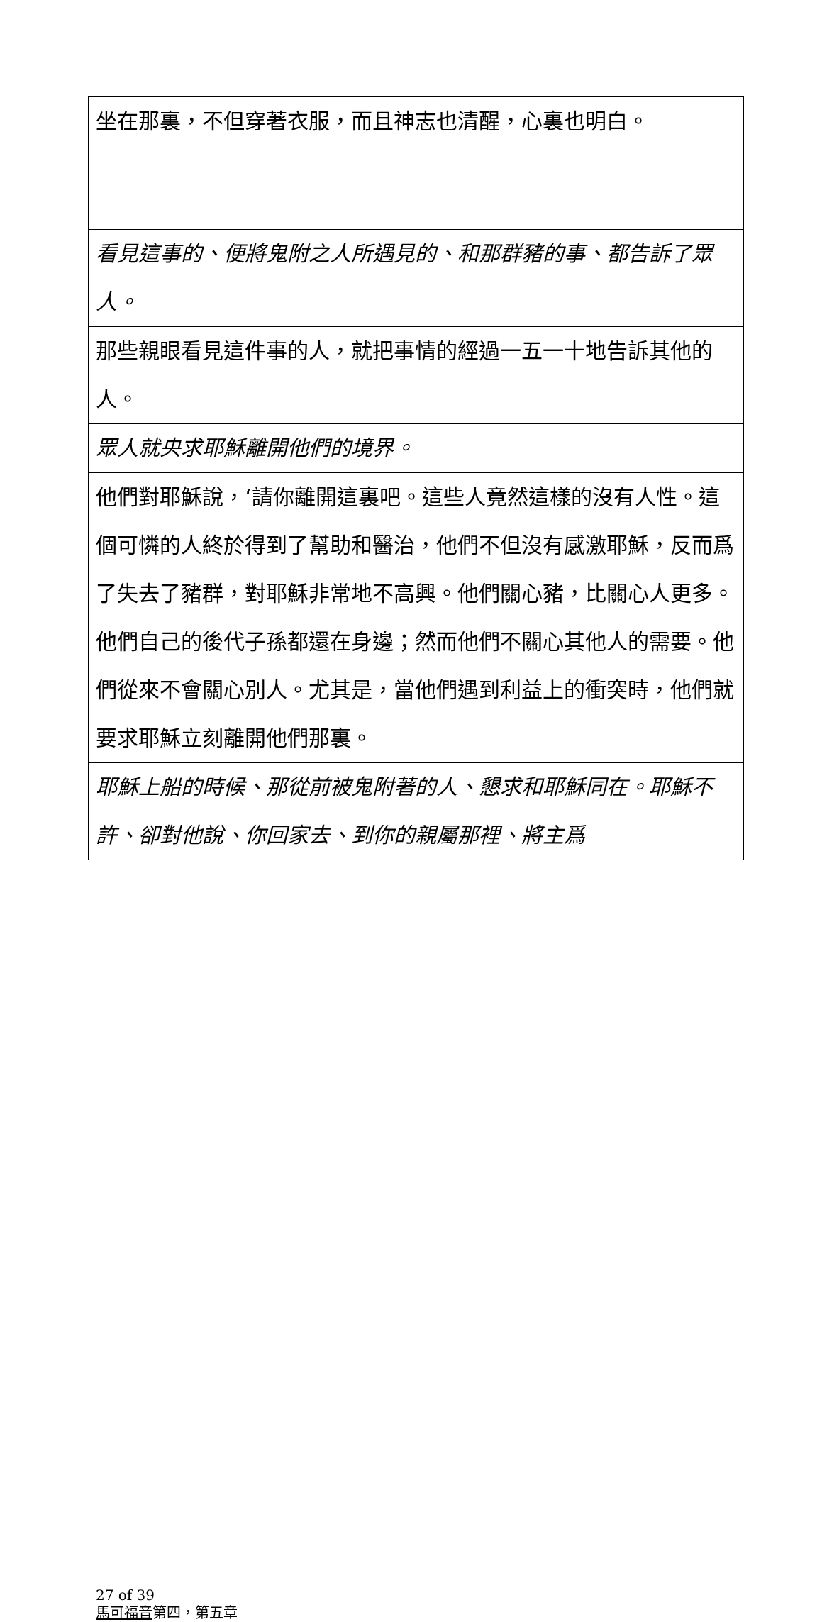| 坐在那裏，不但穿著衣服，而且神志也清醒，心裏也明白。 |
| 看見這事的、便將鬼附之人所遇見的、和那群豬的事、都告訴了眾人。 |
| 那些親眼看見這件事的人，就把事情的經過一五一十地告訴其他的人。 |
| 眾人就央求耶穌離開他們的境界。 |
| 他們對耶穌說，‘請你離開這裏吧。這些人竟然這樣的沒有人性。這個可憐的人終於得到了幫助和醫治，他們不但沒有感激耶穌，反而爲了失去了豬群，對耶穌非常地不高興。他們關心豬，比關心人更多。他們自己的後代子孫都還在身邊；然而他們不關心其他人的需要。他們從來不會關心別人。尤其是，當他們遇到利益上的衝突時，他們就要求耶穌立刻離開他們那裏。 |
| 耶穌上船的時候、那從前被鬼附著的人、懇求和耶穌同在。耶穌不許、卻對他說、你回家去、到你的親屬那裡、將主爲 |
27 of 39
馬可福音第四，第五章